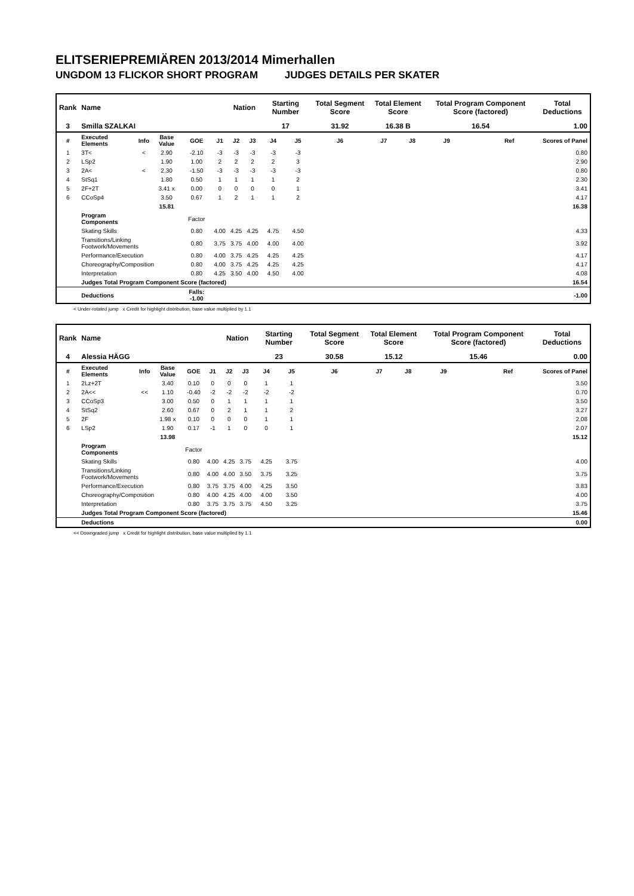ELITSERIEPREMIÄREN 2013/2014 Mimerhallen
UNGDOM 13 FLICKOR SHORT PROGRAM JUDGES DETAILS PER SKATER
| Rank | Name | | | | | Nation | | Starting Number | | Total Segment Score | Total Element Score | | Total Program Component Score (factored) | | | Total Deductions |
| --- | --- | --- | --- | --- | --- | --- | --- | --- | --- | --- | --- | --- | --- | --- | --- | --- |
| 3 | Smilla SZALKAI | | | | | | | 17 | | 31.92 | 16.38 B | | 16.54 | | | 1.00 |
| # | Executed Elements | Info | Base Value | GOE | J1 | J2 | J3 | J4 | J5 | J6 | J7 | J8 | J9 | | Ref | Scores of Panel |
| 1 | 3T< | < | 2.90 | -2.10 | -3 | -3 | -3 | -3 | -3 | | | | | | | 0.80 |
| 2 | LSp2 | | 1.90 | 1.00 | 2 | 2 | 2 | 2 | 3 | | | | | | | 2.90 |
| 3 | 2A< | < | 2.30 | -1.50 | -3 | -3 | -3 | -3 | -3 | | | | | | | 0.80 |
| 4 | StSq1 | | 1.80 | 0.50 | 1 | 1 | 1 | 1 | 2 | | | | | | | 2.30 |
| 5 | 2F+2T | | 3.41 x | 0.00 | 0 | 0 | 0 | 0 | 1 | | | | | | | 3.41 |
| 6 | CCoSp4 | | 3.50 | 0.67 | 1 | 2 | 1 | 1 | 2 | | | | | | | 4.17 |
| | | | 15.81 | | | | | | | | | | | | | 16.38 |
| | Program Components | | | Factor | | | | | | | | | | | | |
| | Skating Skills | | | 0.80 | 4.00 | 4.25 | 4.25 | 4.75 | 4.50 | | | | | | | 4.33 |
| | Transitions/Linking Footwork/Movements | | | 0.80 | 3.75 | 3.75 | 4.00 | 4.00 | 4.00 | | | | | | | 3.92 |
| | Performance/Execution | | | 0.80 | 4.00 | 3.75 | 4.25 | 4.25 | 4.25 | | | | | | | 4.17 |
| | Choreography/Composition | | | 0.80 | 4.00 | 3.75 | 4.25 | 4.25 | 4.25 | | | | | | | 4.17 |
| | Interpretation | | | 0.80 | 4.25 | 3.50 | 4.00 | 4.50 | 4.00 | | | | | | | 4.08 |
| | Judges Total Program Component Score (factored) | | | | | | | | | | | | | | | 16.54 |
| | Deductions | | | Falls: -1.00 | | | | | | | | | | | | -1.00 |
< Under-rotated jump x Credit for highlight distribution, base value multiplied by 1.1
| Rank | Name | | | | | Nation | | Starting Number | | Total Segment Score | Total Element Score | | Total Program Component Score (factored) | | | Total Deductions |
| --- | --- | --- | --- | --- | --- | --- | --- | --- | --- | --- | --- | --- | --- | --- | --- | --- |
| 4 | Alessia HÄGG | | | | | | | 23 | | 30.58 | 15.12 | | 15.46 | | | 0.00 |
| # | Executed Elements | Info | Base Value | GOE | J1 | J2 | J3 | J4 | J5 | J6 | J7 | J8 | J9 | | Ref | Scores of Panel |
| 1 | 2Lz+2T | | 3.40 | 0.10 | 0 | 0 | 0 | 1 | 1 | | | | | | | 3.50 |
| 2 | 2A<< | << | 1.10 | -0.40 | -2 | -2 | -2 | -2 | -2 | | | | | | | 0.70 |
| 3 | CCoSp3 | | 3.00 | 0.50 | 0 | 1 | 1 | 1 | 1 | | | | | | | 3.50 |
| 4 | StSq2 | | 2.60 | 0.67 | 0 | 2 | 1 | 1 | 2 | | | | | | | 3.27 |
| 5 | 2F | | 1.98 x | 0.10 | 0 | 0 | 0 | 1 | 1 | | | | | | | 2.08 |
| 6 | LSp2 | | 1.90 | 0.17 | -1 | 1 | 0 | 0 | 1 | | | | | | | 2.07 |
| | | | 13.98 | | | | | | | | | | | | | 15.12 |
| | Program Components | | | Factor | | | | | | | | | | | | |
| | Skating Skills | | | 0.80 | 4.00 | 4.25 | 3.75 | 4.25 | 3.75 | | | | | | | 4.00 |
| | Transitions/Linking Footwork/Movements | | | 0.80 | 4.00 | 4.00 | 3.50 | 3.75 | 3.25 | | | | | | | 3.75 |
| | Performance/Execution | | | 0.80 | 3.75 | 3.75 | 4.00 | 4.25 | 3.50 | | | | | | | 3.83 |
| | Choreography/Composition | | | 0.80 | 4.00 | 4.25 | 4.00 | 4.00 | 3.50 | | | | | | | 4.00 |
| | Interpretation | | | 0.80 | 3.75 | 3.75 | 3.75 | 4.50 | 3.25 | | | | | | | 3.75 |
| | Judges Total Program Component Score (factored) | | | | | | | | | | | | | | | 15.46 |
| | Deductions | | | | | | | | | | | | | | | 0.00 |
<< Downgraded jump x Credit for highlight distribution, base value multiplied by 1.1